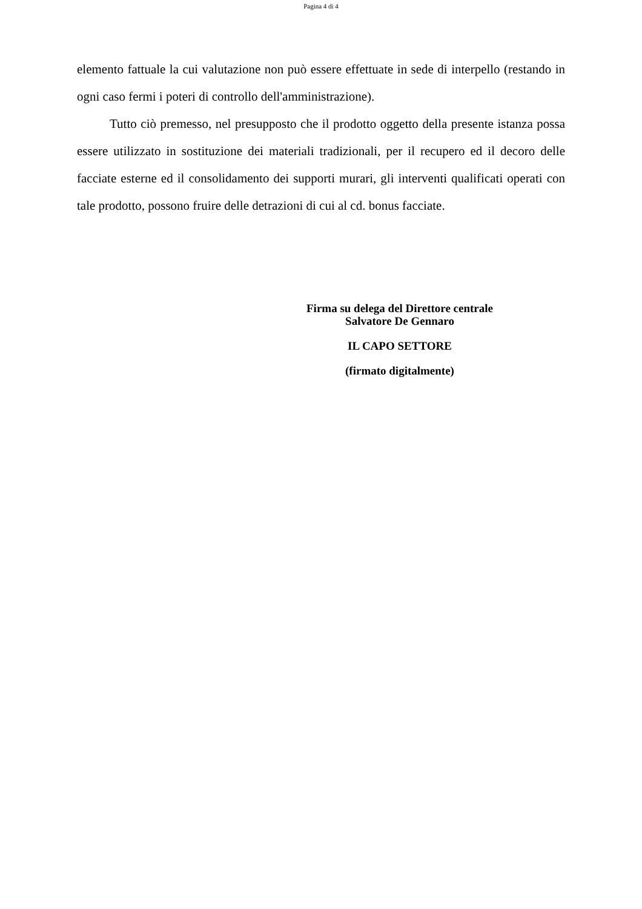Pagina 4 di 4
elemento fattuale la cui valutazione non può essere effettuate in sede di interpello (restando in ogni caso fermi i poteri di controllo dell'amministrazione).
Tutto ciò premesso, nel presupposto che il prodotto oggetto della presente istanza possa essere utilizzato in sostituzione dei materiali tradizionali, per il recupero ed il decoro delle facciate esterne ed il consolidamento dei supporti murari, gli interventi qualificati operati con tale prodotto, possono fruire delle detrazioni di cui al cd. bonus facciate.
Firma su delega del Direttore centrale
Salvatore De Gennaro
IL CAPO SETTORE
(firmato digitalmente)